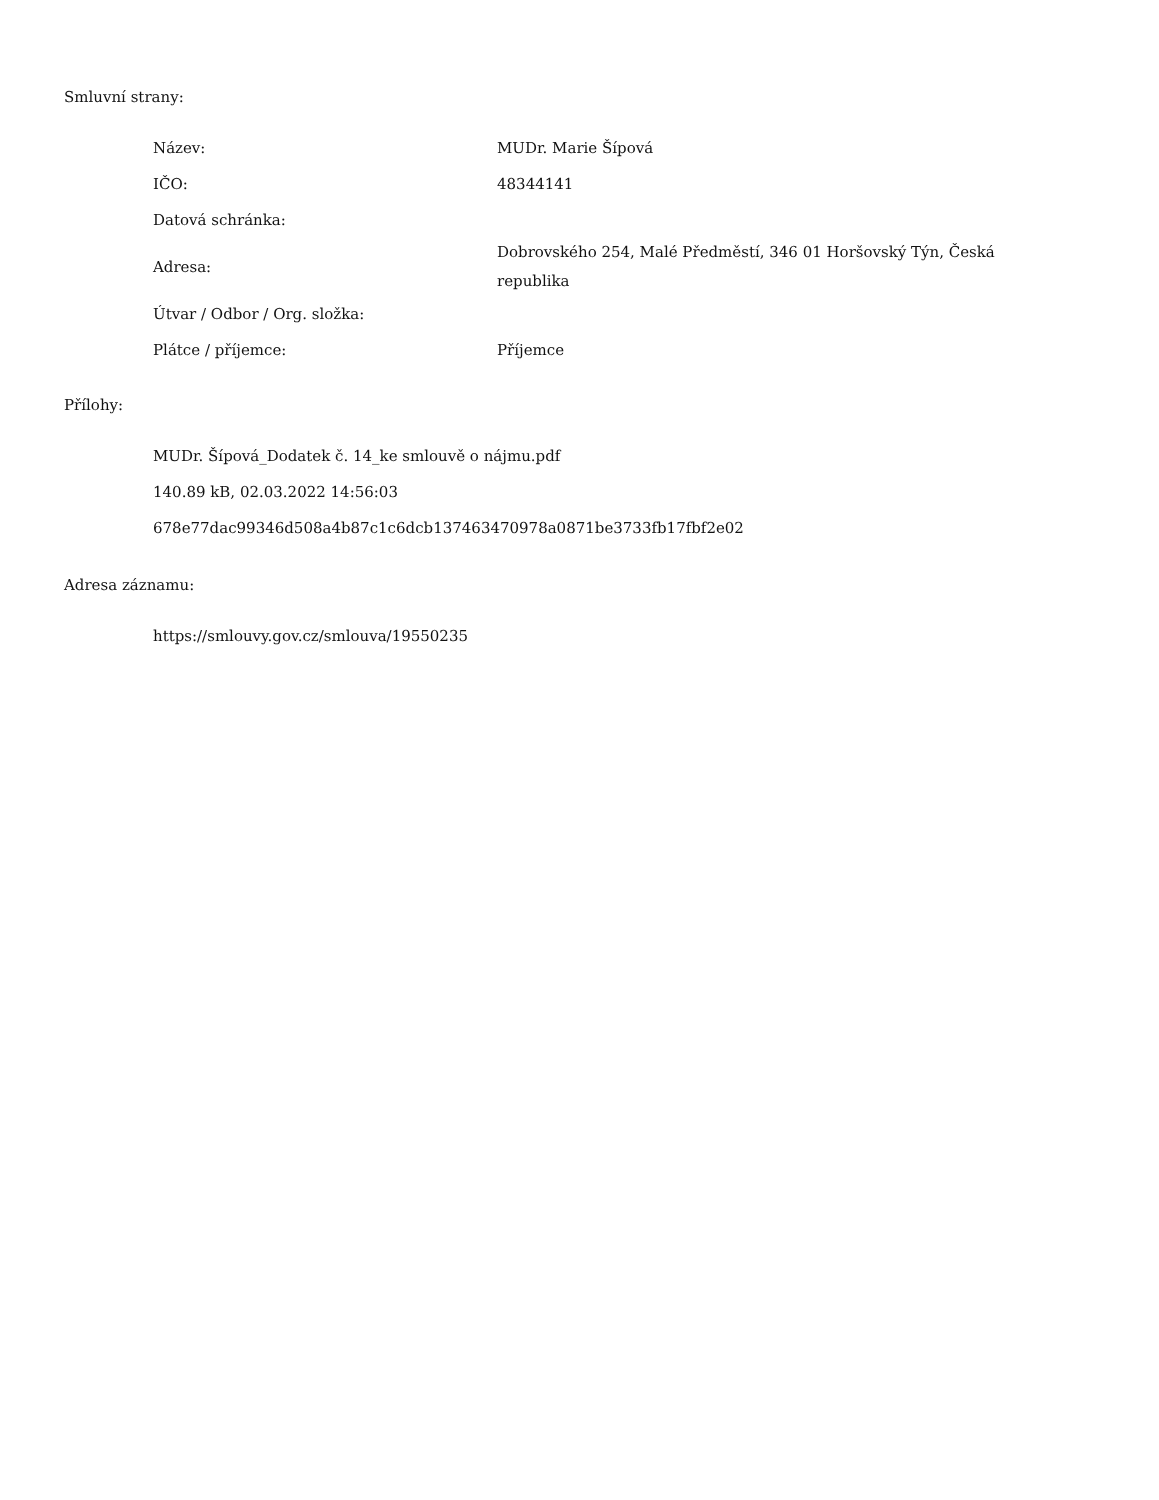Smluvní strany:
| Název: | MUDr. Marie Šípová |
| IČO: | 48344141 |
| Datová schránka: | |
| Adresa: | Dobrovského 254, Malé Předměstí, 346 01 Horšovský Týn, Česká republika |
| Útvar / Odbor / Org. složka: | |
| Plátce / příjemce: | Příjemce |
Přílohy:
MUDr. Šípová_Dodatek č. 14_ke smlouvě o nájmu.pdf
140.89 kB, 02.03.2022 14:56:03
678e77dac99346d508a4b87c1c6dcb137463470978a0871be3733fb17fbf2e02
Adresa záznamu:
https://smlouvy.gov.cz/smlouva/19550235